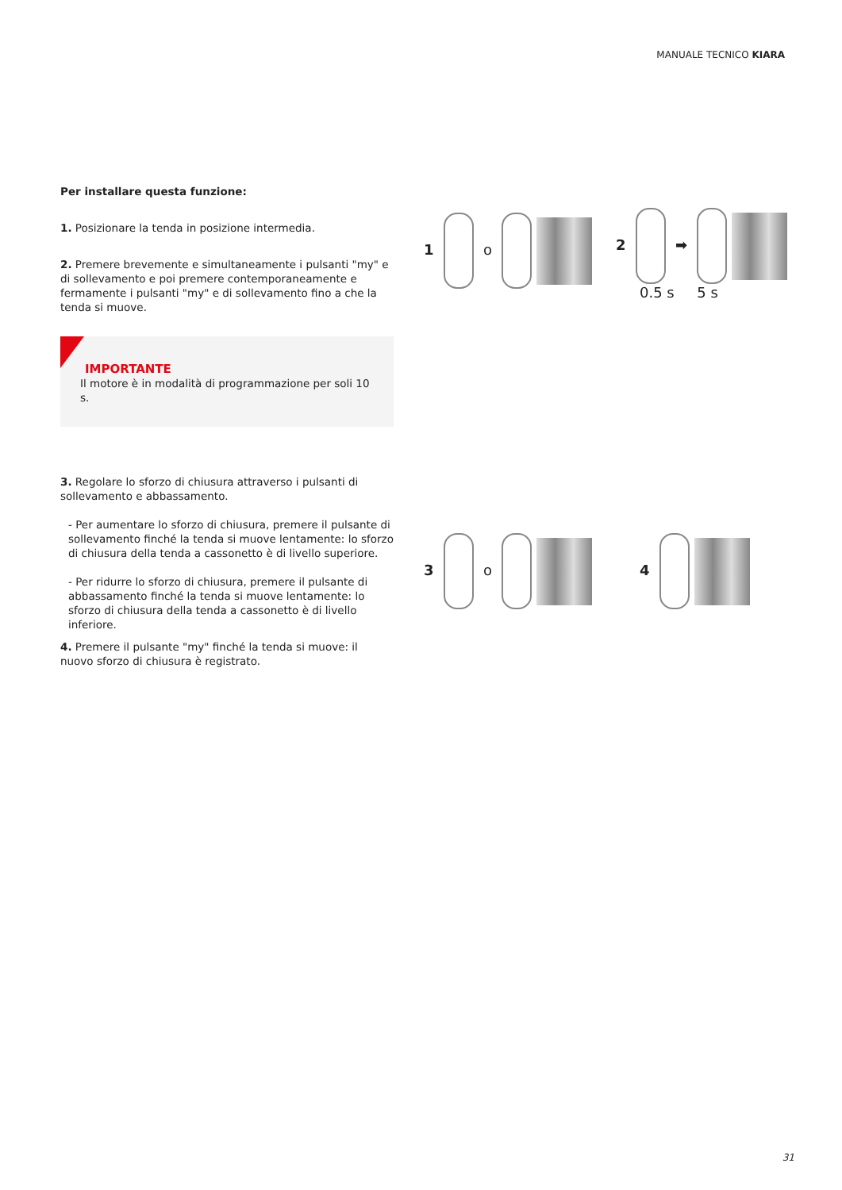MANUALE TECNICO KIARA
Per installare questa funzione:
1. Posizionare la tenda in posizione intermedia.
2. Premere brevemente e simultaneamente i pulsanti "my" e di sollevamento e poi premere contemporaneamente e fermamente i pulsanti "my" e di sollevamento fino a che la tenda si muove.
IMPORTANTE
Il motore è in modalità di programmazione per soli 10 s.
3. Regolare lo sforzo di chiusura attraverso i pulsanti di sollevamento e abbassamento.
- Per aumentare lo sforzo di chiusura, premere il pulsante di sollevamento finché la tenda si muove lentamente: lo sforzo di chiusura della tenda a cassonetto è di livello superiore.
- Per ridurre lo sforzo di chiusura, premere il pulsante di abbassamento finché la tenda si muove lentamente: lo sforzo di chiusura della tenda a cassonetto è di livello inferiore.
4. Premere il pulsante "my" finché la tenda si muove: il nuovo sforzo di chiusura è registrato.
1 o
2 ➡
0.5 s 5 s
3 o 4
31